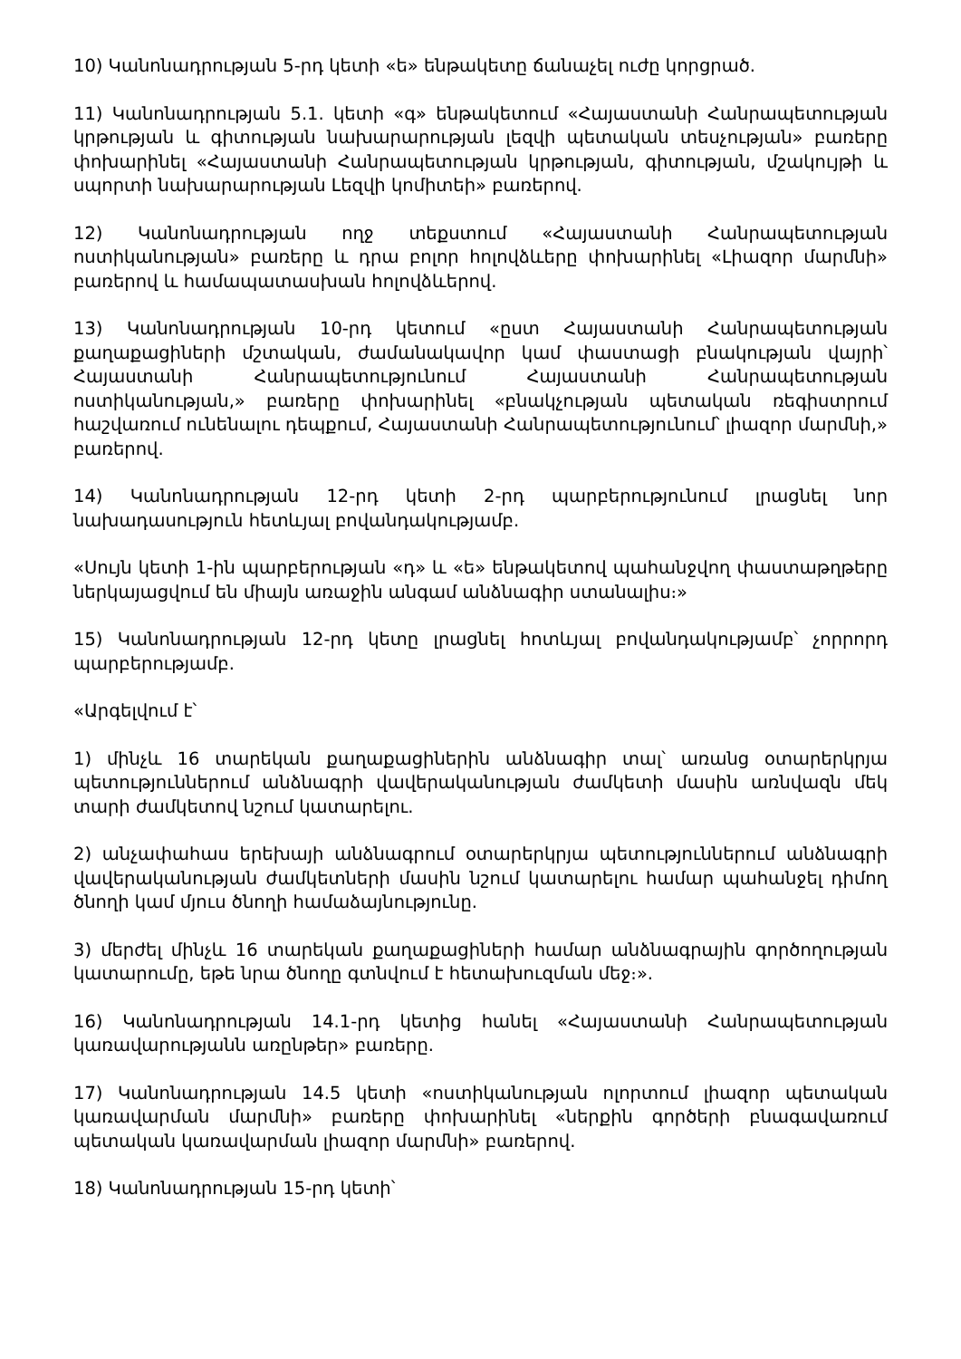10) Կանոնադրության 5-րդ կետի «ե» ենթակետը ճանաչել ուժը կորցրած.
11) Կանոնադրության 5.1. կետի «գ» ենթակետում «Հայաստանի Հանրապետության կրթության և գիտության նախարարության լեզվի պետական տեսչության» բառերը փոխարինել «Հայաստանի Հանրապետության կրթության, գիտության, մշակույթի և սպորտի նախարարության Լեզվի կոմիտեի» բառերով.
12) Կանոնադրության ողջ տեքստում «Հայաստանի Հանրապետության ոստիկանության» բառերը և դրա բոլոր հոլովձևերը փոխարինել «Լիազոր մարմնի» բառերով և համապատասխան հոլովձևերով.
13) Կանոնադրության 10-րդ կետում «ըստ Հայաստանի Հանրապետության քաղաքացիների մշտական, ժամանակավոր կամ փաստացի բնակության վայրի՝ Հայաստանի Հանրապետությունում Հայաստանի Հանրապետության ոստիկանության,» բառերը փոխարինել «բնակչության պետական ռեգիստրում հաշվառում ունենալու դեպքում, Հայաստանի Հանրապետությունում՝ լիազոր մարմնի,» բառերով.
14) Կանոնադրության 12-րդ կետի 2-րդ պարբերությունում լրացնել նոր նախադասություն հետևյալ բովանդակությամբ.
«Սույն կետի 1-ին պարբերության «դ» և «ե» ենթակետով պահանջվող փաստաթղթերը ներկայացվում են միայն առաջին անգամ անձնագիր ստանալիս։»
15) Կանոնադրության 12-րդ կետը լրացնել հոտևյալ բովանդակությամբ՝ չորրորդ պարբերությամբ.
«Արգելվում է՝
1) մինչև 16 տարեկան քաղաքացիներին անձնագիր տալ՝ առանց օտարերկրյա պետություններում անձնագրի վավերականության ժամկետի մասին առնվազն մեկ տարի ժամկետով նշում կատարելու.
2) անչափահաս երեխայի անձնագրում օտարերկրյա պետություններում անձնագրի վավերականության ժամկետների մասին նշում կատարելու համար պահանջել դիմող ծնողի կամ մյուս ծնողի համաձայնությունը.
3) մերժել մինչև 16 տարեկան քաղաքացիների համար անձնագրային գործողության կատարումը, եթե նրա ծնողը գտնվում է հետախուզման մեջ։».
16) Կանոնադրության 14.1-րդ կետից հանել «Հայաստանի Հանրապետության կառավարությանն առընթեր» բառերը.
17) Կանոնադրության 14.5 կետի «ոստիկանության ոլորտում լիազոր պետական կառավարման մարմնի» բառերը փոխարինել «ներքին գործերի բնագավառում պետական կառավարման լիազոր մարմնի» բառերով.
18) Կանոնադրության 15-րդ կետի՝